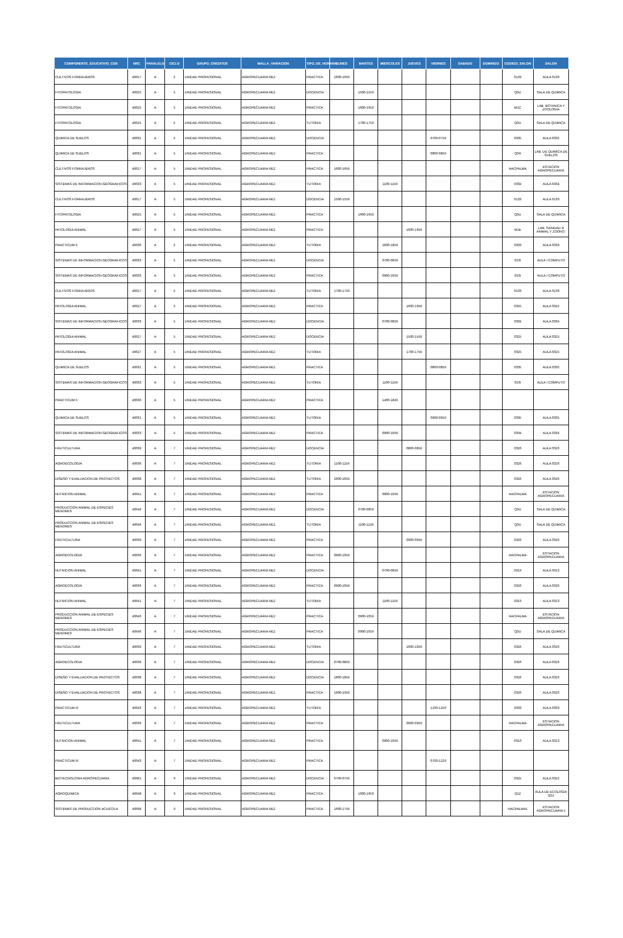| COMPONENTE_EDUCATIVO_COE | NRC | PARALELO | CICLO | GRUPO_CREDITOS | MALLA_VARIACION | TIPO_DE_HORARIO | LUNES | MARTES | MIERCOLES | JUEVES | VIERNES | SABADO | DOMINGO | CODIGO_SALON | SALON |
| --- | --- | --- | --- | --- | --- | --- | --- | --- | --- | --- | --- | --- | --- | --- | --- |
| CULTIVOS FORRAJEROS | 40617 | A | 5 | UNIDAD PROFESIONAL | AGROPECUARIA RE2 | PRACTICA | 1600-1659 | | | | | | | 0133 | AULA 0133 |
| FITOPATOLOGIA | 40625 | A | 5 | UNIDAD PROFESIONAL | AGROPECUARIA RE2 | DOCENCIA | | 1500-1559 | | | | | | Q3U | SALA DE QUIMICA |
| FITOPATOLOGIA | 40625 | A | 5 | UNIDAD PROFESIONAL | AGROPECUARIA RE2 | PRACTICA | | 1600-1659 | | | | | | M1C | LAB. BOTANICA Y ZOOLOGIA |
| FITOPATOLOGIA | 40625 | A | 5 | UNIDAD PROFESIONAL | AGROPECUARIA RE2 | TUTORIA | | 1700-1759 | | | | | | Q3U | SALA DE QUIMICA |
| QUIMICA DE SUELOS | 40631 | A | 5 | UNIDAD PROFESIONAL | AGROPECUARIA RE2 | DOCENCIA | | | | | 0700-0759 | | | 0335 | AULA 0335 |
| QUIMICA DE SUELOS | 40631 | A | 5 | UNIDAD PROFESIONAL | AGROPECUARIA RE2 | PRACTICA | | | | | 0800-0859 | | | Q3H | LAB. DE QUIMICA DE SUELOS |
| CULTIVOS FORRAJEROS | 40617 | A | 5 | UNIDAD PROFESIONAL | AGROPECUARIA RE2 | PRACTICA | 1600-1659 | | | | | | | HACPALMA | ESTACION AGROPECUARIA |
| SISTEMAS DE INFORMACION GEOGRAFICOS | 40633 | A | 5 | UNIDAD PROFESIONAL | AGROPECUARIA RE2 | TUTORIA | | | 1100-1159 | | | | | 0334 | AULA 0334 |
| CULTIVOS FORRAJEROS | 40617 | A | 5 | UNIDAD PROFESIONAL | AGROPECUARIA RE2 | DOCENCIA | 1500-1559 | | | | | | | 0133 | AULA 0133 |
| FITOPATOLOGIA | 40625 | A | 5 | UNIDAD PROFESIONAL | AGROPECUARIA RE2 | PRACTICA | | 1600-1659 | | | | | | Q3U | SALA DE QUIMICA |
| PATOLOGIA ANIMAL | 40627 | A | 5 | UNIDAD PROFESIONAL | AGROPECUARIA RE2 | PRACTICA | | | | 1600-1659 | | | | M1E | LAB. SANIDAD R ANIMAL Y ZOONO. |
| PRACTICUM II | 40630 | A | 5 | UNIDAD PROFESIONAL | AGROPECUARIA RE2 | TUTORIA | | | 1830-1859 | | | | | 0333 | AULA 0333 |
| SISTEMAS DE INFORMACION GEOGRAFICOS | 40633 | A | 5 | UNIDAD PROFESIONAL | AGROPECUARIA RE2 | DOCENCIA | | | 0700-0859 | | | | | 053I | AULA I COMPUTO |
| SISTEMAS DE INFORMACION GEOGRAFICOS | 40633 | A | 5 | UNIDAD PROFESIONAL | AGROPECUARIA RE2 | PRACTICA | | | 0900-1059 | | | | | 053I | AULA I COMPUTO |
| CULTIVOS FORRAJEROS | 40617 | A | 5 | UNIDAD PROFESIONAL | AGROPECUARIA RE2 | TUTORIA | 1700-1759 | | | | | | | 0133 | AULA 0133 |
| PATOLOGIA ANIMAL | 40627 | A | 5 | UNIDAD PROFESIONAL | AGROPECUARIA RE2 | PRACTICA | | | | 1600-1659 | | | | 0325 | AULA 0325 |
| SISTEMAS DE INFORMACION GEOGRAFICOS | 40633 | A | 5 | UNIDAD PROFESIONAL | AGROPECUARIA RE2 | DOCENCIA | | | 0700-0859 | | | | | 0334 | AULA 0334 |
| PATOLOGIA ANIMAL | 40627 | A | 5 | UNIDAD PROFESIONAL | AGROPECUARIA RE2 | DOCENCIA | | | | 1500-1559 | | | | 0325 | AULA 0325 |
| PATOLOGIA ANIMAL | 40627 | A | 5 | UNIDAD PROFESIONAL | AGROPECUARIA RE2 | TUTORIA | | | | 1700-1759 | | | | 0325 | AULA 0325 |
| QUIMICA DE SUELOS | 40631 | A | 5 | UNIDAD PROFESIONAL | AGROPECUARIA RE2 | PRACTICA | | | | | 0800-0859 | | | 0335 | AULA 0335 |
| SISTEMAS DE INFORMACION GEOGRAFICOS | 40633 | A | 5 | UNIDAD PROFESIONAL | AGROPECUARIA RE2 | TUTORIA | | | 1100-1159 | | | | | 053I | AULA I COMPUTO |
| PRACTICUM II | 40630 | A | 5 | UNIDAD PROFESIONAL | AGROPECUARIA RE2 | PRACTICA | | | 1400-1829 | | | | | | |
| QUIMICA DE SUELOS | 40631 | A | 5 | UNIDAD PROFESIONAL | AGROPECUARIA RE2 | TUTORIA | | | | | 0900-0959 | | | 0335 | AULA 0335 |
| SISTEMAS DE INFORMACION GEOGRAFICOS | 40633 | A | 5 | UNIDAD PROFESIONAL | AGROPECUARIA RE2 | PRACTICA | | | 0900-1059 | | | | | 0334 | AULA 0334 |
| FRUTICULTURA | 40639 | A | 7 | UNIDAD PROFESIONAL | AGROPECUARIA RE2 | DOCENCIA | | | | 0800-0859 | | | | 0326 | AULA 0326 |
| AGROECOLOGIA | 40636 | A | 7 | UNIDAD PROFESIONAL | AGROPECUARIA RE2 | TUTORIA | 1100-1159 | | | | | | | 0326 | AULA 0326 |
| DISEÑO Y EVALUACION DE PROYECTOS | 40638 | A | 7 | UNIDAD PROFESIONAL | AGROPECUARIA RE2 | TUTORIA | 2000-2059 | | | | | | | 0326 | AULA 0326 |
| NUTRICION ANIMAL | 40641 | A | 7 | UNIDAD PROFESIONAL | AGROPECUARIA RE2 | PRACTICA | | | 0900-1059 | | | | | HACPALMA | ESTACION AGROPECUARIA |
| PRODUCCION ANIMAL DE ESPECIES MENORES | 40646 | A | 7 | UNIDAD PROFESIONAL | AGROPECUARIA RE2 | DOCENCIA | | 0700-0859 | | | | | | Q3U | SALA DE QUIMICA |
| PRODUCCION ANIMAL DE ESPECIES MENORES | 40646 | A | 7 | UNIDAD PROFESIONAL | AGROPECUARIA RE2 | TUTORIA | | 1100-1159 | | | | | | Q3U | SALA DE QUIMICA |
| FRUTICULTURA | 40639 | A | 7 | UNIDAD PROFESIONAL | AGROPECUARIA RE2 | PRACTICA | | | | 0900-0959 | | | | 0326 | AULA 0326 |
| AGROECOLOGIA | 40636 | A | 7 | UNIDAD PROFESIONAL | AGROPECUARIA RE2 | PRACTICA | 0900-1059 | | | | | | | HACPALMA | ESTACION AGROPECUARIA |
| NUTRICION ANIMAL | 40641 | A | 7 | UNIDAD PROFESIONAL | AGROPECUARIA RE2 | DOCENCIA | | | 0700-0859 | | | | | 0313 | AULA 0313 |
| AGROECOLOGIA | 40636 | A | 7 | UNIDAD PROFESIONAL | AGROPECUARIA RE2 | PRACTICA | 0900-1059 | | | | | | | 0326 | AULA 0326 |
| NUTRICION ANIMAL | 40641 | A | 7 | UNIDAD PROFESIONAL | AGROPECUARIA RE2 | TUTORIA | | | 1100-1159 | | | | | 0313 | AULA 0313 |
| PRODUCCION ANIMAL DE ESPECIES MENORES | 40646 | A | 7 | UNIDAD PROFESIONAL | AGROPECUARIA RE2 | PRACTICA | | 0900-1059 | | | | | | HACPALMA | ESTACION AGROPECUARIA |
| PRODUCCION ANIMAL DE ESPECIES MENORES | 40646 | A | 7 | UNIDAD PROFESIONAL | AGROPECUARIA RE2 | PRACTICA | | 0900-1059 | | | | | | Q3U | SALA DE QUIMICA |
| FRUTICULTURA | 40639 | A | 7 | UNIDAD PROFESIONAL | AGROPECUARIA RE2 | TUTORIA | | | | 1000-1059 | | | | 0326 | AULA 0326 |
| AGROECOLOGIA | 40636 | A | 7 | UNIDAD PROFESIONAL | AGROPECUARIA RE2 | DOCENCIA | 0700-0859 | | | | | | | 0326 | AULA 0326 |
| DISEÑO Y EVALUACION DE PROYECTOS | 40638 | A | 7 | UNIDAD PROFESIONAL | AGROPECUARIA RE2 | DOCENCIA | 1800-1859 | | | | | | | 0326 | AULA 0326 |
| DISEÑO Y EVALUACION DE PROYECTOS | 40638 | A | 7 | UNIDAD PROFESIONAL | AGROPECUARIA RE2 | PRACTICA | 1900-1959 | | | | | | | 0326 | AULA 0326 |
| PRACTICUM III | 40643 | A | 7 | UNIDAD PROFESIONAL | AGROPECUARIA RE2 | TUTORIA | | | | | 1230-1259 | | | 0333 | AULA 0333 |
| FRUTICULTURA | 40639 | A | 7 | UNIDAD PROFESIONAL | AGROPECUARIA RE2 | PRACTICA | | | | 0900-0959 | | | | HACPALMA | ESTACION AGROPECUARIA |
| NUTRICION ANIMAL | 40641 | A | 7 | UNIDAD PROFESIONAL | AGROPECUARIA RE2 | PRACTICA | | | 0900-1059 | | | | | 0313 | AULA 0313 |
| PRACTICUM III | 40643 | A | 7 | UNIDAD PROFESIONAL | AGROPECUARIA RE2 | PRACTICA | | | | | 0700-1229 | | | | |
| BIOTECNOLOGIA AGROPECUARIA | 40681 | A | 9 | UNIDAD PROFESIONAL | AGROPECUARIA RE2 | DOCENCIA | 0700-0759 | | | | | | | 0325 | AULA 0325 |
| AGROQUIMICA | 40648 | A | 9 | UNIDAD PROFESIONAL | AGROPECUARIA RE2 | PRACTICA | | 1600-1659 | | | | | | Q2Z | AULA DE ECOLOGIA Q2Z |
| SISTEMAS DE PRODUCCION ACUICOLA | 40698 | A | 9 | UNIDAD PROFESIONAL | AGROPECUARIA RE2 | PRACTICA | 1600-1759 | | | | | | | HACPALMA1 | ESTACION AGROPECUARIA 1 |